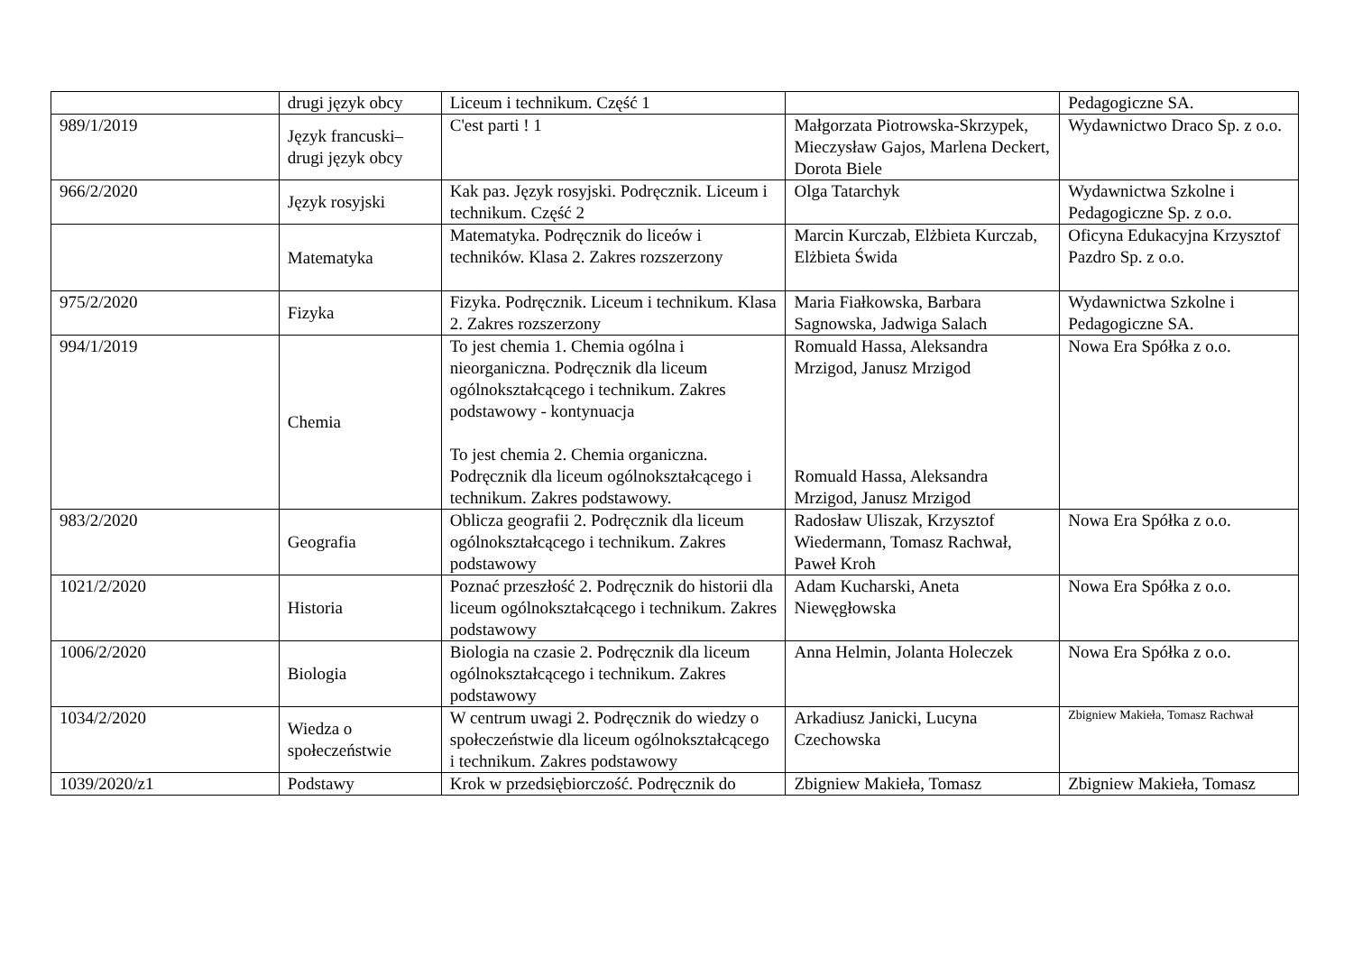| | drugi język obcy | Liceum i technikum. Część 1 | | Pedagogiczne SA. |
| 989/1/2019 | Język francuski– drugi język obcy | C'est parti ! 1 | Małgorzata Piotrowska-Skrzypek, Mieczysław Gajos, Marlena Deckert, Dorota Biele | Wydawnictwo Draco Sp. z o.o. |
| 966/2/2020 | Język rosyjski | Kak paз. Język rosyjski. Podręcznik. Liceum i technikum. Część 2 | Olga Tatarchyk | Wydawnictwa Szkolne i Pedagogiczne Sp. z o.o. |
| | Matematyka | Matematyka. Podręcznik do liceów i techników. Klasa 2. Zakres rozszerzony | Marcin Kurczab, Elżbieta Kurczab, Elżbieta Świda | Oficyna Edukacyjna Krzysztof Pazdro Sp. z o.o. |
| 975/2/2020 | Fizyka | Fizyka. Podręcznik. Liceum i technikum. Klasa 2. Zakres rozszerzony | Maria Fiałkowska, Barbara Sagnowska, Jadwiga Salach | Wydawnictwa Szkolne i Pedagogiczne SA. |
| 994/1/2019 | Chemia | To jest chemia 1. Chemia ogólna i nieorganiczna. Podręcznik dla liceum ogólnokształcącego i technikum. Zakres podstawowy - kontynuacja To jest chemia 2. Chemia organiczna. Podręcznik dla liceum ogólnokształcącego i technikum. Zakres podstawowy. | Romuald Hassa, Aleksandra Mrzigod, Janusz Mrzigod Romuald Hassa, Aleksandra Mrzigod, Janusz Mrzigod | Nowa Era Spółka z o.o. |
| 983/2/2020 | Geografia | Oblicza geografii 2. Podręcznik dla liceum ogólnokształcącego i technikum. Zakres podstawowy | Radosław Uliszak, Krzysztof Wiedermann, Tomasz Rachwał, Paweł Kroh | Nowa Era Spółka z o.o. |
| 1021/2/2020 | Historia | Poznać przeszłość 2. Podręcznik do historii dla liceum ogólnokształcącego i technikum. Zakres podstawowy | Adam Kucharski, Aneta Niewęgłowska | Nowa Era Spółka z o.o. |
| 1006/2/2020 | Biologia | Biologia na czasie 2. Podręcznik dla liceum ogólnokształcącego i technikum. Zakres podstawowy | Anna Helmin, Jolanta Holeczek | Nowa Era Spółka z o.o. |
| 1034/2/2020 | Wiedza o społeczeństwie | W centrum uwagi 2. Podręcznik do wiedzy o społeczeństwie dla liceum ogólnokształcącego i technikum. Zakres podstawowy | Arkadiusz Janicki, Lucyna Czechowska | Zbigniew Makieła, Tomasz Rachwał |
| 1039/2020/z1 | Podstawy | Krok w przedsiębiorczość. Podręcznik do | Zbigniew Makieła, Tomasz | Zbigniew Makieła, Tomasz |